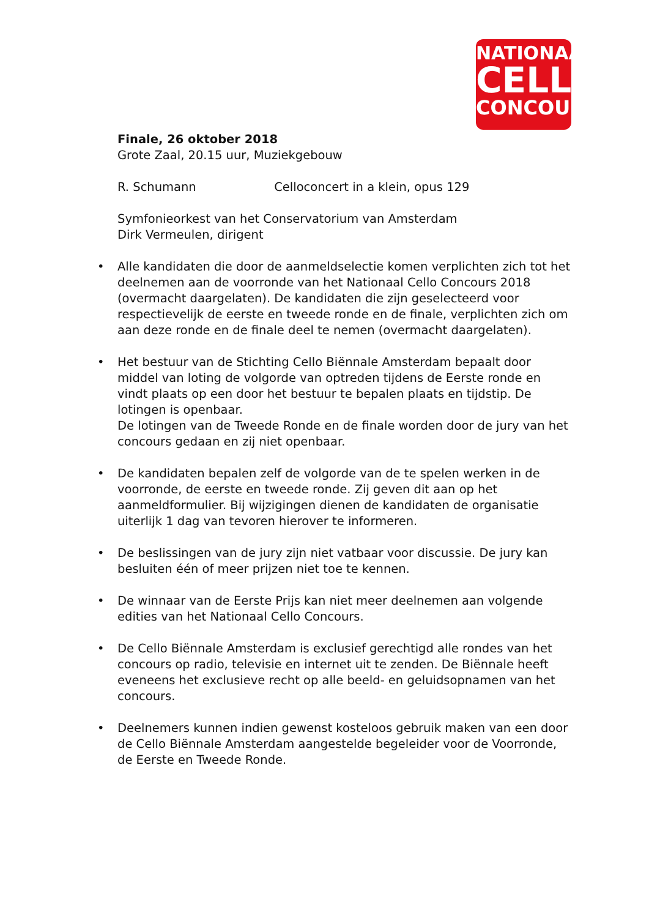NATIONAAL
CELLO
CONCOURS
Finale, 26 oktober 2018
Grote Zaal, 20.15 uur, Muziekgebouw
R. Schumann Celloconcert in a klein, opus 129
Symfonieorkest van het Conservatorium van Amsterdam
Dirk Vermeulen, dirigent
• Alle kandidaten die door de aanmeldselectie komen verplichten zich tot het deelnemen aan de voorronde van het Nationaal Cello Concours 2018 (overmacht daargelaten). De kandidaten die zijn geselecteerd voor respectievelijk de eerste en tweede ronde en de finale, verplichten zich om aan deze ronde en de finale deel te nemen (overmacht daargelaten).
• Het bestuur van de Stichting Cello Biënnale Amsterdam bepaalt door middel van loting de volgorde van optreden tijdens de Eerste ronde en vindt plaats op een door het bestuur te bepalen plaats en tijdstip. De lotingen is openbaar.
De lotingen van de Tweede Ronde en de finale worden door de jury van het concours gedaan en zij niet openbaar.
• De kandidaten bepalen zelf de volgorde van de te spelen werken in de voorronde, de eerste en tweede ronde. Zij geven dit aan op het aanmeldformulier. Bij wijzigingen dienen de kandidaten de organisatie uiterlijk 1 dag van tevoren hierover te informeren.
• De beslissingen van de jury zijn niet vatbaar voor discussie. De jury kan besluiten één of meer prijzen niet toe te kennen.
• De winnaar van de Eerste Prijs kan niet meer deelnemen aan volgende edities van het Nationaal Cello Concours.
• De Cello Biënnale Amsterdam is exclusief gerechtigd alle rondes van het concours op radio, televisie en internet uit te zenden. De Biënnale heeft eveneens het exclusieve recht op alle beeld- en geluidsopnamen van het concours.
• Deelnemers kunnen indien gewenst kosteloos gebruik maken van een door de Cello Biënnale Amsterdam aangestelde begeleider voor de Voorronde, de Eerste en Tweede Ronde.